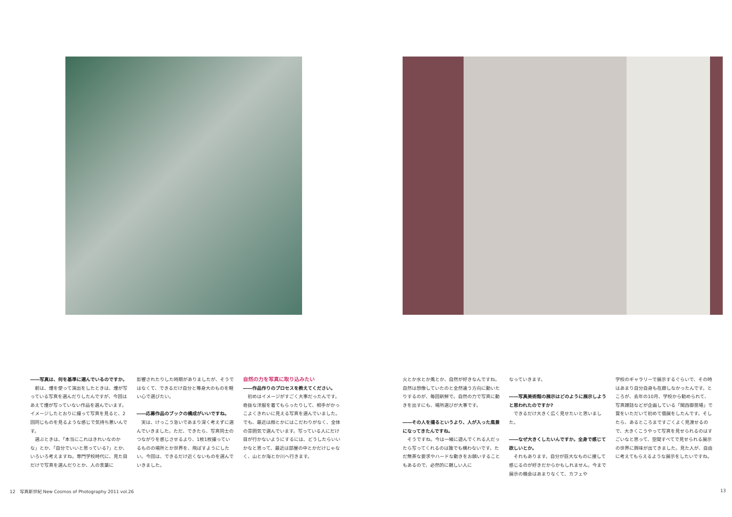――写真は、何を基準に選んでいるのですか。
　前は、煙を使って演出をしたときは、煙が写っている写真を選んだりしたんですが、今回はあえて煙が写っていない作品を選んでいます。イメージしたとおりに撮って写真を見ると、2回同じものを見るような感じで気持ち悪いんです。
　選ぶときは、「本当にこれはきれいなのかな」とか、「自分でいいと思っている?」とか、いろいろ考えますね。専門学校時代に、見た目だけで写真を選んだりとか、人の言葉に
影響されたりした時期がありましたが、そうではなくて、できるだけ自分と等身大のものを軽い心で選びたい。
――応募作品のブックの構成がいいですね。
　実は、けっこう急いであまり深く考えずに選んでいきました。ただ、できたら、写真同士のつながりを感じさせるより、1枚1枚撮っているものの場所とか世界を、飛ばすようにしたい。今回は、できるだけ近くないものを選んでいきました。
自然の力を写真に取り込みたい
――作品作りのプロセスを教えてください。
　初めはイメージがすごく大事だったんです。奇抜な洋服を着てもらったりして、相手がかっこよくきれいに見える写真を選んでいました。でも、最近は顔とかにはこだわりがなく、全体の雰囲気で選んでいます。写っている人にだけ目が行かないようにするには、どうしたらいいかなと思って、最近は部屋の中とかだけじゃなく、山とか海とか川へ行きます。
火とか水とか風とか、自然が好きなんですね。自然は想像していたのと全然違う方向に動いたりするのが、毎回新鮮で。自然の力で写真に動きを出すにも、場所選びが大事です。
――その人を撮るというより、人が入った風景になってきたんですね。
　そうですね。今は一緒に遊んでくれる人だったら写ってくれるのは誰でも構わないです。ただ無茶な要求やハードな動きをお願いすることもあるので、必然的に親しい人に
なっていきます。
――写真美術館の展示はどのように展示しようと思われたのですか?
　できるだけ大きく広く見せたいと思いました。
――なぜ大きくしたいんですか。全身で感じて欲しいとか。
　それもあります。自分が巨大なものに接して感じるのが好きだからかもしれません。今まで展示の機会はあまりなくて、カフェや
学校のギャラリーで展示するぐらいで、その時はあまり自分自身も在廊しなかったんです。ところが、去年の10月、学校から勧められて、写真雑誌などが企画している「関西御苗場」で賞をいただいて初めて個展をしたんです。そしたら、あるところまですごくよく見渡せるので、大きくこうやって写真を見せられるのはすごいなと思って、空間すべてで見せられる展示の世界に興味が出てきました。見た人が、自由に考えてもらえるような展示をしたいですね。
12　写真新世紀 New Cosmos of Photography 2011 vol.26
13